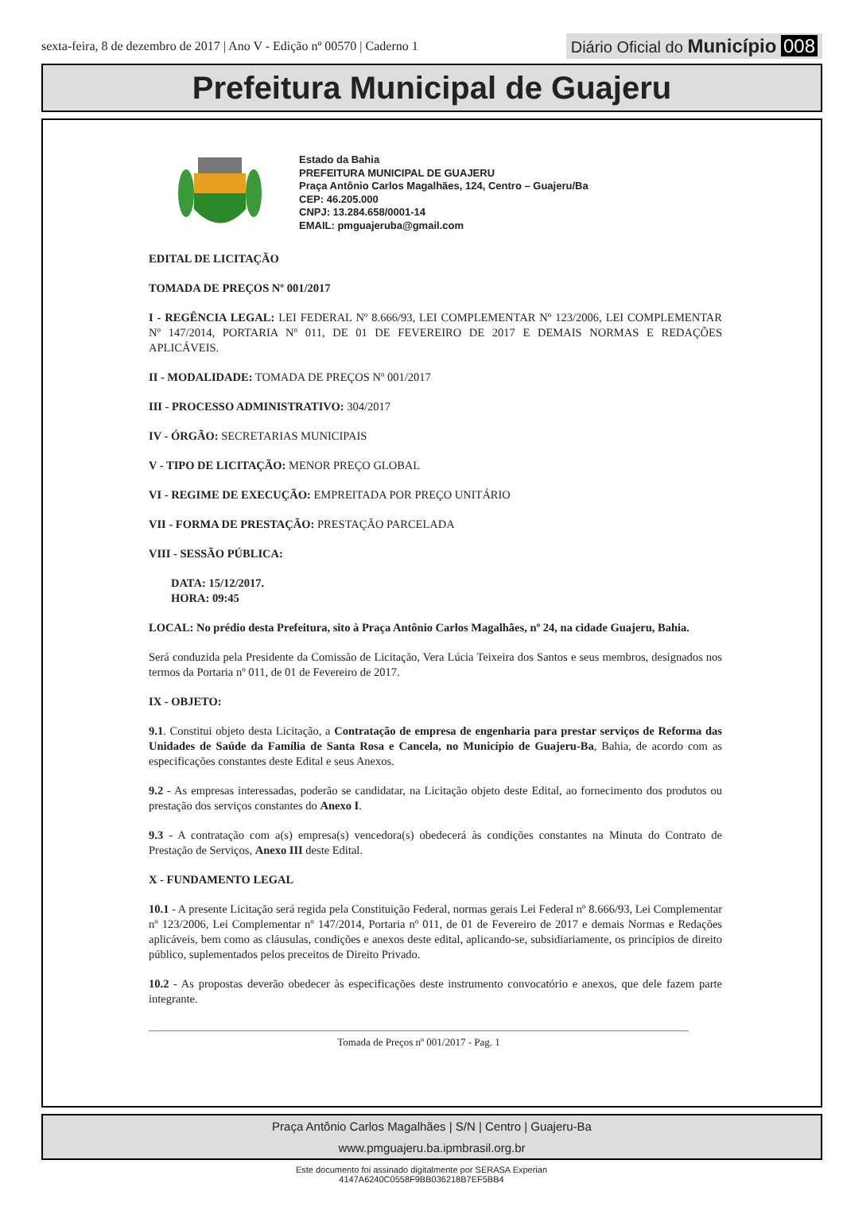sexta-feira, 8 de dezembro de 2017 | Ano V - Edição nº 00570 | Caderno 1
Diário Oficial do Município 008
Prefeitura Municipal de Guajeru
Estado da Bahia
PREFEITURA MUNICIPAL DE GUAJERU
Praça Antônio Carlos Magalhães, 124, Centro – Guajeru/Ba
CEP: 46.205.000
CNPJ: 13.284.658/0001-14
EMAIL: pmguajeruba@gmail.com
EDITAL DE LICITAÇÃO
TOMADA DE PREÇOS Nº 001/2017
I - REGÊNCIA LEGAL: LEI FEDERAL Nº 8.666/93, LEI COMPLEMENTAR Nº 123/2006, LEI COMPLEMENTAR Nº 147/2014, PORTARIA Nº 011, DE 01 DE FEVEREIRO DE 2017 E DEMAIS NORMAS E REDAÇÕES APLICÁVEIS.
II - MODALIDADE: TOMADA DE PREÇOS Nº 001/2017
III - PROCESSO ADMINISTRATIVO: 304/2017
IV - ÓRGÃO: SECRETARIAS MUNICIPAIS
V - TIPO DE LICITAÇÃO: MENOR PREÇO GLOBAL
VI - REGIME DE EXECUÇÃO: EMPREITADA POR PREÇO UNITÁRIO
VII - FORMA DE PRESTAÇÃO: PRESTAÇÃO PARCELADA
VIII - SESSÃO PÚBLICA:
DATA: 15/12/2017.
HORA: 09:45
LOCAL: No prédio desta Prefeitura, sito à Praça Antônio Carlos Magalhães, nº 24, na cidade Guajeru, Bahia.
Será conduzida pela Presidente da Comissão de Licitação, Vera Lúcia Teixeira dos Santos e seus membros, designados nos termos da Portaria nº 011, de 01 de Fevereiro de 2017.
IX - OBJETO:
9.1. Constitui objeto desta Licitação, a Contratação de empresa de engenharia para prestar serviços de Reforma das Unidades de Saúde da Família de Santa Rosa e Cancela, no Município de Guajeru-Ba, Bahia, de acordo com as especificações constantes deste Edital e seus Anexos.
9.2 - As empresas interessadas, poderão se candidatar, na Licitação objeto deste Edital, ao fornecimento dos produtos ou prestação dos serviços constantes do Anexo I.
9.3 - A contratação com a(s) empresa(s) vencedora(s) obedecerá às condições constantes na Minuta do Contrato de Prestação de Serviços, Anexo III deste Edital.
X - FUNDAMENTO LEGAL
10.1 - A presente Licitação será regida pela Constituição Federal, normas gerais Lei Federal nº 8.666/93, Lei Complementar nº 123/2006, Lei Complementar nº 147/2014, Portaria nº 011, de 01 de Fevereiro de 2017 e demais Normas e Redações aplicáveis, bem como as cláusulas, condições e anexos deste edital, aplicando-se, subsidiariamente, os princípios de direito público, suplementados pelos preceitos de Direito Privado.
10.2 - As propostas deverão obedecer às especificações deste instrumento convocatório e anexos, que dele fazem parte integrante.
Tomada de Preços nº 001/2017 - Pag. 1
Praça Antônio Carlos Magalhães | S/N | Centro | Guajeru-Ba
www.pmguajeru.ba.ipmbrasil.org.br
Este documento foi assinado digitalmente por SERASA Experian
4147A6240C0558F9BB036218B7EF5BB4